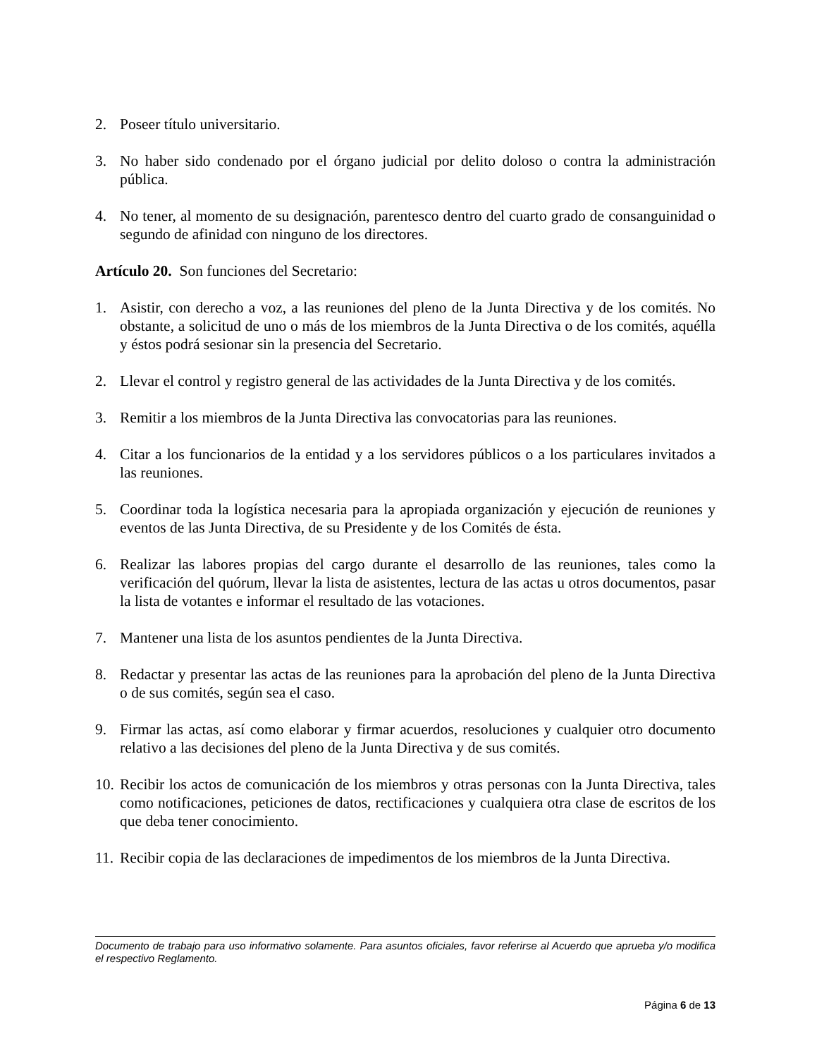2. Poseer título universitario.
3. No haber sido condenado por el órgano judicial por delito doloso o contra la administración pública.
4. No tener, al momento de su designación, parentesco dentro del cuarto grado de consanguinidad o segundo de afinidad con ninguno de los directores.
Artículo 20. Son funciones del Secretario:
1. Asistir, con derecho a voz, a las reuniones del pleno de la Junta Directiva y de los comités. No obstante, a solicitud de uno o más de los miembros de la Junta Directiva o de los comités, aquélla y éstos podrá sesionar sin la presencia del Secretario.
2. Llevar el control y registro general de las actividades de la Junta Directiva y de los comités.
3. Remitir a los miembros de la Junta Directiva las convocatorias para las reuniones.
4. Citar a los funcionarios de la entidad y a los servidores públicos o a los particulares invitados a las reuniones.
5. Coordinar toda la logística necesaria para la apropiada organización y ejecución de reuniones y eventos de las Junta Directiva, de su Presidente y de los Comités de ésta.
6. Realizar las labores propias del cargo durante el desarrollo de las reuniones, tales como la verificación del quórum, llevar la lista de asistentes, lectura de las actas u otros documentos, pasar la lista de votantes e informar el resultado de las votaciones.
7. Mantener una lista de los asuntos pendientes de la Junta Directiva.
8. Redactar y presentar las actas de las reuniones para la aprobación del pleno de la Junta Directiva o de sus comités, según sea el caso.
9. Firmar las actas, así como elaborar y firmar acuerdos, resoluciones y cualquier otro documento relativo a las decisiones del pleno de la Junta Directiva y de sus comités.
10. Recibir los actos de comunicación de los miembros y otras personas con la Junta Directiva, tales como notificaciones, peticiones de datos, rectificaciones y cualquiera otra clase de escritos de los que deba tener conocimiento.
11. Recibir copia de las declaraciones de impedimentos de los miembros de la Junta Directiva.
Documento de trabajo para uso informativo solamente. Para asuntos oficiales, favor referirse al Acuerdo que aprueba y/o modifica el respectivo Reglamento.
Página 6 de 13